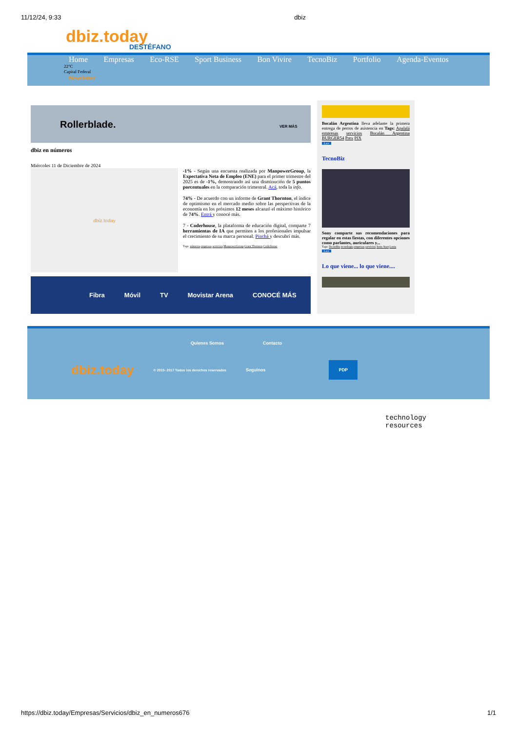11/12/24, 9:33 dbiz
dbiz.today
DESTÉFANO
Home Empresas Eco-RSE Sport Business Bon Vivire TecnoBiz Portfolio Agenda-Eventos
22°C
Capital Federal
Newsletter
Rollerblade. VER MÁS
dbiz en números
Miércoles 11 de Diciembre de 2024
dbiz.today
-1% - Según una encuesta realizada por ManpowerGroup, la Expectativa Neta de Empleo (ENE) para el primer trimestre del 2025 es de -1%, demostrando así una disminución de 5 puntos porcentuales en la comparación trimestral. Acá, toda la info.
74% - De acuerdo con un informe de Grant Thornton, el índice de optimismo en el mercado medio sobre las perspectivas de la economía en los próximos 12 meses alcanzó el máximo histórico de 74%. Entrá y conocé más.
7 - Coderhouse, la plataforma de educación digital, comparte 7 herramientas de IA que permiten a los profesionales impulsar el crecimiento de su marca personal. Pinchá y descubrí más.
Tags: números empresas servicios ManpowerGroup Grant Thornton Coderhouse
Fibra Móvil TV Movistar Arena CONOCÉ MÁS
Bocalán Argentina lleva adelante la primera entrega de perros de asistencia en Tags: Apalalá empresas servicios Bocalán Argentina BURGER54 Prex PIX
Leer
TecnoBiz
Sony comparte sus recomendaciones para regalar en estas fiestas, con diferentes opciones como parlantes, auriculares y...
Tags: TecnoBiz tecnologia empresas servicios Sony Start Luzia
Leer
Lo que viene... lo que viene....
Quienes Somos Contacto
dbiz.today © 2015- 2017 Todos los derechos reservados Seguinos PDP
technology
resources
https://dbiz.today/Empresas/Servicios/dbiz_en_numeros676 1/1